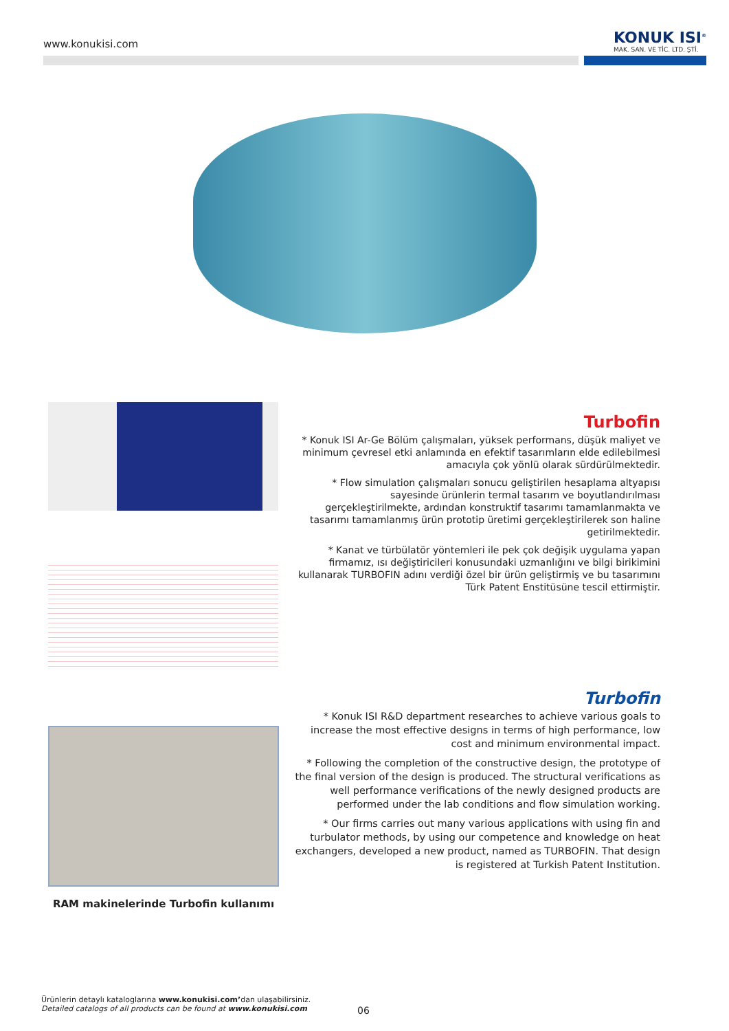www.konukisi.com
KONUK ISI<sup>®</sup>
MAK. SAN. VE TİC. LTD. ŞTİ.
Turbofin
* Konuk ISI Ar-Ge Bölüm çalışmaları, yüksek performans, düşük maliyet ve minimum çevresel etki anlamında en efektif tasarımların elde edilebilmesi amacıyla çok yönlü olarak sürdürülmektedir.
* Flow simulation çalışmaları sonucu geliştirilen hesaplama altyapısı sayesinde ürünlerin termal tasarım ve boyutlandırılması gerçekleştirilmekte, ardından konstruktif tasarımı tamamlanmakta ve tasarımı tamamlanmış ürün prototip üretimi gerçekleştirilerek son haline getirilmektedir.
* Kanat ve türbülatör yöntemleri ile pek çok değişik uygulama yapan firmamız, ısı değiştiricileri konusundaki uzmanlığını ve bilgi birikimini kullanarak TURBOFIN adını verdiği özel bir ürün geliştirmiş ve bu tasarımını Türk Patent Enstitüsüne tescil ettirmiştir.
RAM makinelerinde Turbofin kullanımı
Turbofin
* Konuk ISI R&D department researches to achieve various goals to increase the most effective designs in terms of high performance, low cost and minimum environmental impact.
* Following the completion of the constructive design, the prototype of the final version of the design is produced. The structural verifications as well performance verifications of the newly designed products are performed under the lab conditions and flow simulation working.
* Our firms carries out many various applications with using fin and turbulator methods, by using our competence and knowledge on heat exchangers, developed a new product, named as TURBOFIN. That design is registered at Turkish Patent Institution.
Ürünlerin detaylı kataloglarına www.konukisi.com’dan ulaşabilirsiniz.
Detailed catalogs of all products can be found at www.konukisi.com
06